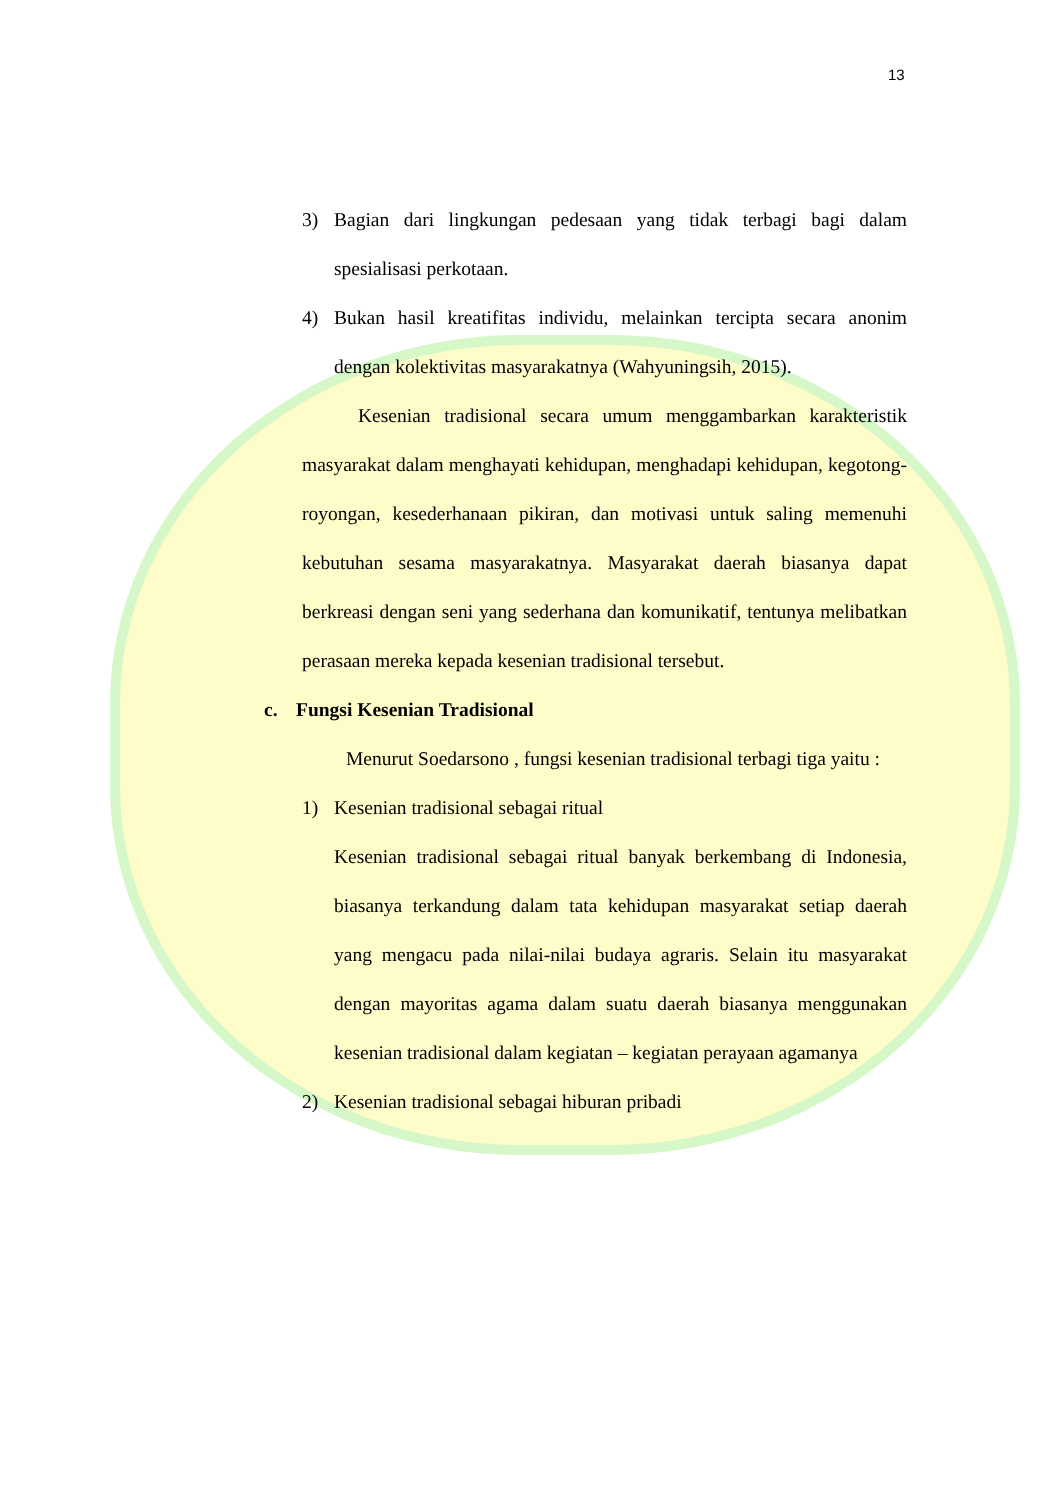13
3) Bagian dari lingkungan pedesaan yang tidak terbagi bagi dalam spesialisasi perkotaan.
4) Bukan hasil kreatifitas individu, melainkan tercipta secara anonim dengan kolektivitas masyarakatnya (Wahyuningsih, 2015).
Kesenian tradisional secara umum menggambarkan karakteristik masyarakat dalam menghayati kehidupan, menghadapi kehidupan, kegotong-royongan, kesederhanaan pikiran, dan motivasi untuk saling memenuhi kebutuhan sesama masyarakatnya. Masyarakat daerah biasanya dapat berkreasi dengan seni yang sederhana dan komunikatif, tentunya melibatkan perasaan mereka kepada kesenian tradisional tersebut.
c. Fungsi Kesenian Tradisional
Menurut Soedarsono , fungsi kesenian tradisional terbagi tiga yaitu :
1) Kesenian tradisional sebagai ritual
Kesenian tradisional sebagai ritual banyak berkembang di Indonesia, biasanya terkandung dalam tata kehidupan masyarakat setiap daerah yang mengacu pada nilai-nilai budaya agraris. Selain itu masyarakat dengan mayoritas agama dalam suatu daerah biasanya menggunakan kesenian tradisional dalam kegiatan – kegiatan perayaan agamanya
2) Kesenian tradisional sebagai hiburan pribadi